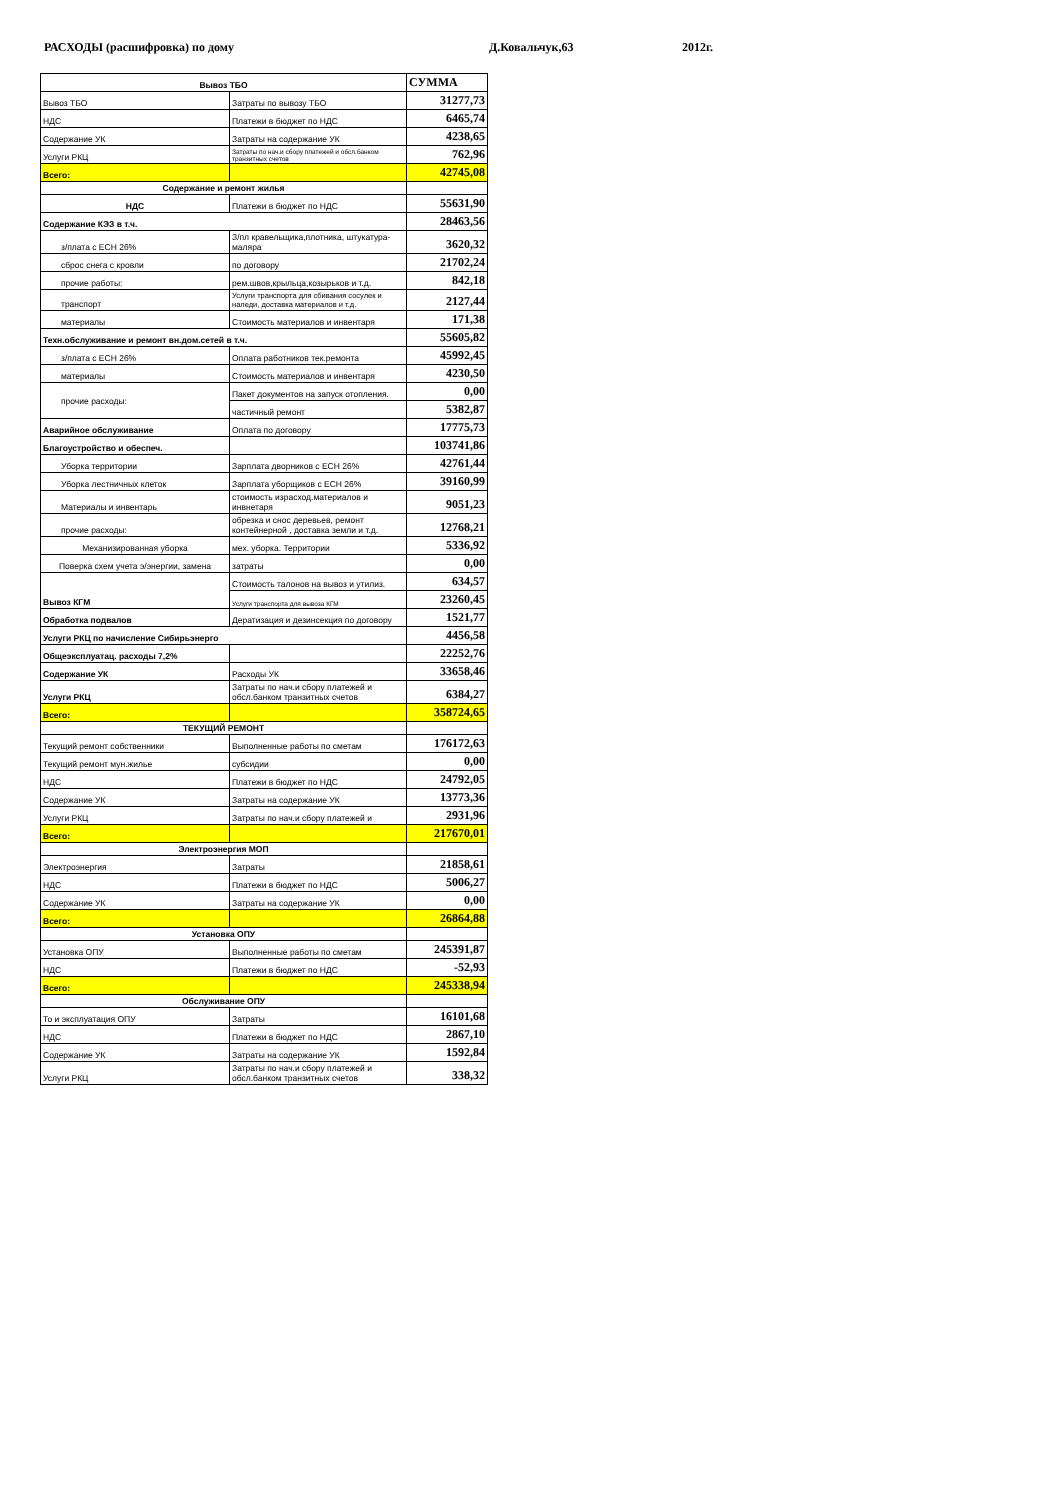РАСХОДЫ (расшифровка) по дому Д.Ковальчук,63 2012г.
| Вывоз ТБО | | СУММА |
| --- | --- | --- |
| Вывоз ТБО | Затраты по вывозу ТБО | 31277,73 |
| НДС | Платежи в бюджет по НДС | 6465,74 |
| Содержание УК | Затраты на содержание УК | 4238,65 |
| Услуги РКЦ | Затраты по нач.и сбору платежей и обсл.банком транзитных счетов | 762,96 |
| Всего: | | 42745,08 |
| Содержание и ремонт жилья | | |
| НДС | Платежи в бюджет по НДС | 55631,90 |
| Содержание КЭЗ в т.ч. | | 28463,56 |
| з/плата с ЕСН 26% | З/пл кравельщика,плотника, штукатура-маляра | 3620,32 |
| сброс снега с кровли | по договору | 21702,24 |
| прочие работы: | рем.швов,крыльца,козырьков и т.д. | 842,18 |
| транспорт | Услуги транспорта для сбивания сосулек и наледи, доставка материалов и т.д. | 2127,44 |
| материалы | Стоимость материалов и инвентаря | 171,38 |
| Техн.обслуживание и ремонт вн.дом.сетей в т.ч. | | 55605,82 |
| з/плата с ЕСН 26% | Оплата работников тек.ремонта | 45992,45 |
| материалы | Стоимость материалов и инвентаря | 4230,50 |
| прочие расходы: | Пакет документов на запуск отопления. | 0,00 |
| | частичный ремонт | 5382,87 |
| Аварийное обслуживание | Оплата по договору | 17775,73 |
| Благоустройство и обеспеч. | | 103741,86 |
| Уборка территории | Зарплата дворников с ЕСН 26% | 42761,44 |
| Уборка лестничных клеток | Зарплата уборщиков с ЕСН 26% | 39160,99 |
| Материалы и инвентарь | стоимость израсход.материалов и инвнетаря | 9051,23 |
| прочие расходы: | обрезка и снос деревьев, ремонт контейнерной , доставка земли и т.д. | 12768,21 |
| Механизированная уборка | мех. уборка. Территории | 5336,92 |
| Поверка схем учета э/энергии, замена | затраты | 0,00 |
| Вывоз КГМ | Стоимость талонов на вывоз и утилиз. | 634,57 |
| | Услуги транспорта для вывоза КГМ | 23260,45 |
| Обработка подвалов | Дератизация и дезинсекция по договору | 1521,77 |
| Услуги РКЦ по начисление Сибирьэнерго | | 4456,58 |
| Общеэксплуатац. расходы 7,2% | | 22252,76 |
| Содержание УК | Расходы УК | 33658,46 |
| Услуги РКЦ | Затраты по нач.и сбору платежей и обсл.банком транзитных счетов | 6384,27 |
| Всего: | | 358724,65 |
| ТЕКУЩИЙ РЕМОНТ | | |
| Текущий ремонт собственники | Выполненные работы по сметам | 176172,63 |
| Текущий ремонт мун.жилье | субсидии | 0,00 |
| НДС | Платежи в бюджет по НДС | 24792,05 |
| Содержание УК | Затраты на содержание УК | 13773,36 |
| Услуги РКЦ | Затраты по нач.и сбору платежей и | 2931,96 |
| Всего: | | 217670,01 |
| Электроэнергия МОП | | |
| Электроэнергия | Затраты | 21858,61 |
| НДС | Платежи в бюджет по НДС | 5006,27 |
| Содержание УК | Затраты на содержание УК | 0,00 |
| Всего: | | 26864,88 |
| Установка ОПУ | | |
| Установка ОПУ | Выполненные работы по сметам | 245391,87 |
| НДС | Платежи в бюджет по НДС | -52,93 |
| Всего: | | 245338,94 |
| Обслуживание ОПУ | | |
| То и эксплуатация ОПУ | Затраты | 16101,68 |
| НДС | Платежи в бюджет по НДС | 2867,10 |
| Содержание УК | Затраты на содержание УК | 1592,84 |
| Услуги РКЦ | Затраты по нач.и сбору платежей и обсл.банком транзитных счетов | 338,32 |